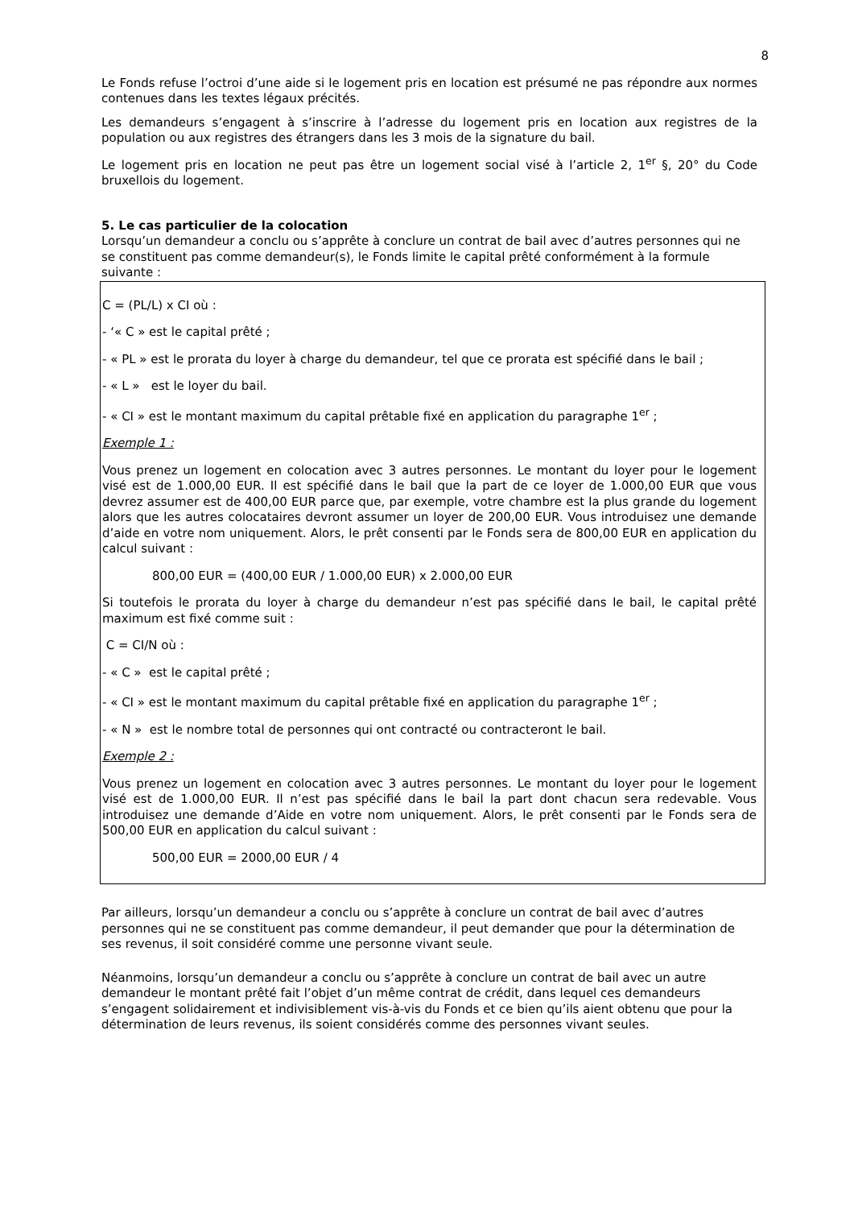8
Le Fonds refuse l’octroi d’une aide si le logement pris en location est présumé ne pas répondre aux normes contenues dans les textes légaux précités.
Les demandeurs s’engagent à s’inscrire à l’adresse du logement pris en location aux registres de la population ou aux registres des étrangers dans les 3 mois de la signature du bail.
Le logement pris en location ne peut pas être un logement social visé à l’article 2, 1<sup>er</sup> §, 20° du Code bruxellois du logement.
5. Le cas particulier de la colocation
Lorsqu’un demandeur a conclu ou s’apprête à conclure un contrat de bail avec d’autres personnes qui ne se constituent pas comme demandeur(s), le Fonds limite le capital prêté conformément à la formule suivante :
C = (PL/L) x CI où :
- ‘« C » est le capital prêté ;
- « PL » est le prorata du loyer à charge du demandeur, tel que ce prorata est spécifié dans le bail ;
- « L » est le loyer du bail.
- « CI » est le montant maximum du capital prêtable fixé en application du paragraphe 1<sup>er</sup> ;
Exemple 1 :
Vous prenez un logement en colocation avec 3 autres personnes. Le montant du loyer pour le logement visé est de 1.000,00 EUR. Il est spécifié dans le bail que la part de ce loyer de 1.000,00 EUR que vous devrez assumer est de 400,00 EUR parce que, par exemple, votre chambre est la plus grande du logement alors que les autres colocataires devront assumer un loyer de 200,00 EUR. Vous introduisez une demande d’aide en votre nom uniquement. Alors, le prêt consenti par le Fonds sera de 800,00 EUR en application du calcul suivant :
800,00 EUR = (400,00 EUR / 1.000,00 EUR) x 2.000,00 EUR
Si toutefois le prorata du loyer à charge du demandeur n’est pas spécifié dans le bail, le capital prêté maximum est fixé comme suit :
C = CI/N où :
- « C » est le capital prêté ;
- « CI » est le montant maximum du capital prêtable fixé en application du paragraphe 1<sup>er</sup> ;
- « N » est le nombre total de personnes qui ont contracté ou contracteront le bail.
Exemple 2 :
Vous prenez un logement en colocation avec 3 autres personnes. Le montant du loyer pour le logement visé est de 1.000,00 EUR. Il n’est pas spécifié dans le bail la part dont chacun sera redevable. Vous introduisez une demande d’Aide en votre nom uniquement. Alors, le prêt consenti par le Fonds sera de 500,00 EUR en application du calcul suivant :
500,00 EUR = 2000,00 EUR / 4
Par ailleurs, lorsqu’un demandeur a conclu ou s’apprête à conclure un contrat de bail avec d’autres personnes qui ne se constituent pas comme demandeur, il peut demander que pour la détermination de ses revenus, il soit considéré comme une personne vivant seule.
Néanmoins, lorsqu’un demandeur a conclu ou s’apprête à conclure un contrat de bail avec un autre demandeur le montant prêté fait l’objet d’un même contrat de crédit, dans lequel ces demandeurs s’engagent solidairement et indivisiblement vis-à-vis du Fonds et ce bien qu’ils aient obtenu que pour la détermination de leurs revenus, ils soient considérés comme des personnes vivant seules.